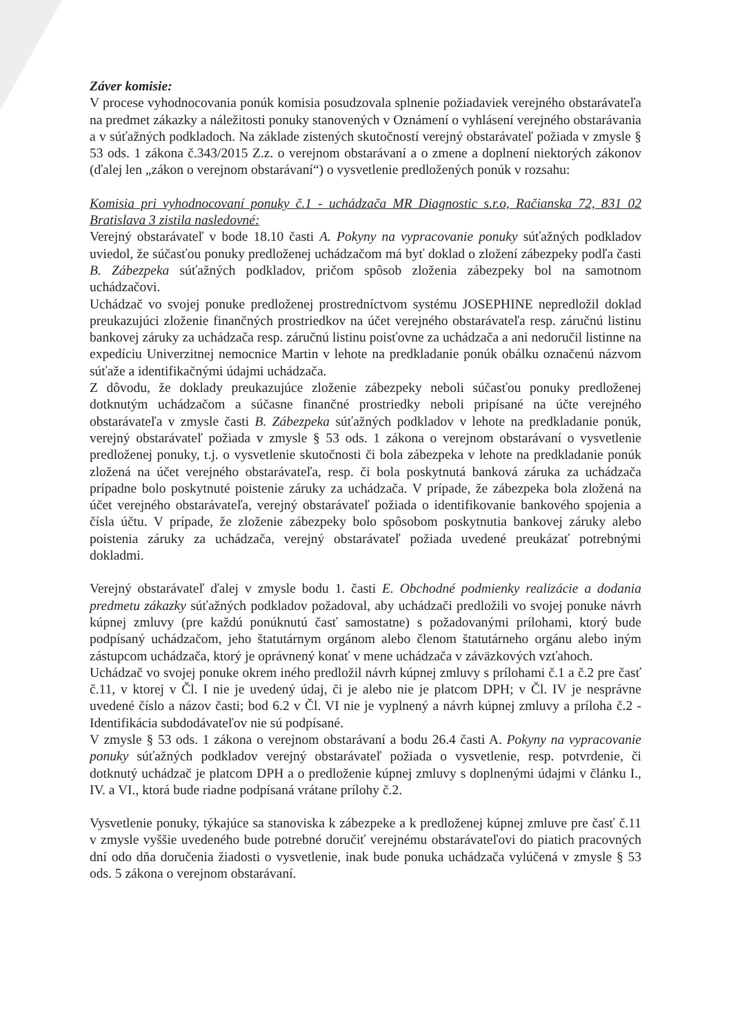Záver komisie:
V procese vyhodnocovania ponúk komisia posudzovala splnenie požiadaviek verejného obstarávateľa na predmet zákazky a náležitosti ponuky stanovených v Oznámení o vyhlásení verejného obstarávania a v súťažných podkladoch. Na základe zistených skutočností verejný obstarávateľ požiada v zmysle § 53 ods. 1 zákona č.343/2015 Z.z. o verejnom obstarávaní a o zmene a doplnení niektorých zákonov (ďalej len „zákon o verejnom obstarávaní“) o vysvetlenie predložených ponúk v rozsahu:
Komisia pri vyhodnocovaní ponuky č.1 - uchádzača MR Diagnostic s.r.o, Račianska 72, 831 02 Bratislava 3 zistila nasledovné:
Verejný obstarávateľ v bode 18.10 časti A. Pokyny na vypracovanie ponuky súťažných podkladov uviedol, že súčasťou ponuky predloženej uchádzačom má byť doklad o zložení zábezpeky podľa časti B. Zábezpeka súťažných podkladov, pričom spôsob zloženia zábezpeky bol na samotnom uchádzačovi.
Uchádzač vo svojej ponuke predloženej prostredníctvom systému JOSEPHINE nepredložil doklad preukazujúci zloženie finančných prostriedkov na účet verejného obstarávateľa resp. záručnú listinu bankovej záruky za uchádzača resp. záručnú listinu poisťovne za uchádzača a ani nedoručil listinne na expedíciu Univerzitnej nemocnice Martin v lehote na predkladanie ponúk obálku označenú názvom súťaže a identifikačnými údajmi uchádzača.
Z dôvodu, že doklady preukazujúce zloženie zábezpeky neboli súčasťou ponuky predloženej dotknutým uchádzačom a súčasne finančné prostriedky neboli pripísané na účte verejného obstarávateľa v zmysle časti B. Zábezpeka súťažných podkladov v lehote na predkladanie ponúk, verejný obstarávateľ požiada v zmysle § 53 ods. 1 zákona o verejnom obstarávaní o vysvetlenie predloženej ponuky, t.j. o vysvetlenie skutočnosti či bola zábezpeka v lehote na predkladanie ponúk zložená na účet verejného obstarávateľa, resp. či bola poskytnutá banková záruka za uchádzača prípadne bolo poskytnuté poistenie záruky za uchádzača. V prípade, že zábezpeka bola zložená na účet verejného obstarávateľa, verejný obstarávateľ požiada o identifikovanie bankového spojenia a čísla účtu. V prípade, že zloženie zábezpeky bolo spôsobom poskytnutia bankovej záruky alebo poistenia záruky za uchádzača, verejný obstarávateľ požiada uvedené preukázať potrebnými dokladmi.
Verejný obstarávateľ ďalej v zmysle bodu 1. časti E. Obchodné podmienky realizácie a dodania predmetu zákazky súťažných podkladov požadoval, aby uchádzači predložili vo svojej ponuke návrh kúpnej zmluvy (pre každú ponúknutú časť samostatne) s požadovanými prílohami, ktorý bude podpísaný uchádzačom, jeho štatutárnym orgánom alebo členom štatutárneho orgánu alebo iným zástupcom uchádzača, ktorý je oprávnený konať v mene uchádzača v záväzkových vzťahoch.
Uchádzač vo svojej ponuke okrem iného predložil návrh kúpnej zmluvy s prílohami č.1 a č.2 pre časť č.11, v ktorej v Čl. I nie je uvedený údaj, či je alebo nie je platcom DPH; v Čl. IV je nesprávne uvedené číslo a názov časti; bod 6.2 v Čl. VI nie je vyplnený a návrh kúpnej zmluvy a príloha č.2 - Identifikácia subdodávateľov nie sú podpísané.
V zmysle § 53 ods. 1 zákona o verejnom obstarávaní a bodu 26.4 časti A. Pokyny na vypracovanie ponuky súťažných podkladov verejný obstarávateľ požiada o vysvetlenie, resp. potvrdenie, či dotknutý uchádzač je platcom DPH a o predloženie kúpnej zmluvy s doplnenými údajmi v článku I., IV. a VI., ktorá bude riadne podpísaná vrátane prílohy č.2.
Vysvetlenie ponuky, týkajúce sa stanoviska k zábezpeke a k predloženej kúpnej zmluve pre časť č.11 v zmysle vyššie uvedeného bude potrebné doručiť verejnému obstarávateľovi do piatich pracovných dní odo dňa doručenia žiadosti o vysvetlenie, inak bude ponuka uchádzača vylúčená v zmysle § 53 ods. 5 zákona o verejnom obstarávaní.